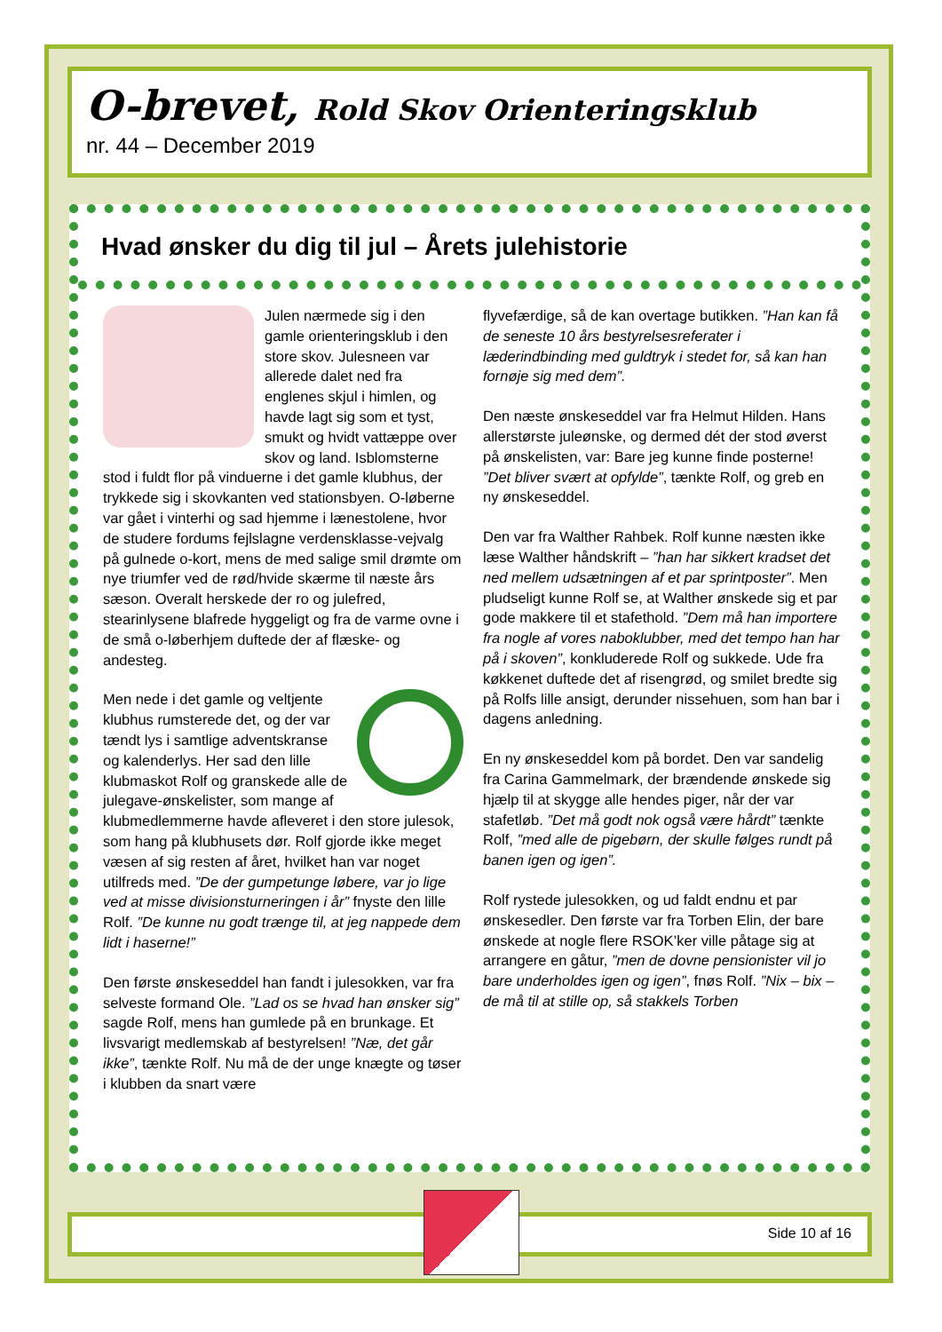O-brevet, Rold Skov Orienteringsklub
nr. 44 – December 2019
Hvad ønsker du dig til jul – Årets julehistorie
Julen nærmede sig i den gamle orienteringsklub i den store skov. Julesneen var allerede dalet ned fra englenes skjul i himlen, og havde lagt sig som et tyst, smukt og hvidt vattæppe over skov og land. Isblomsterne stod i fuldt flor på vinduerne i det gamle klubhus, der trykkede sig i skovkanten ved stationsbyen. O-løberne var gået i vinterhi og sad hjemme i lænestolene, hvor de studere fordums fejlslagne verdensklasse-vejvalg på gulnede o-kort, mens de med salige smil drømte om nye triumfer ved de rød/hvide skærme til næste års sæson. Overalt herskede der ro og julefred, stearinlysene blafrede hyggeligt og fra de varme ovne i de små o-løberhjem duftede der af flæske- og andesteg.
Men nede i det gamle og veltjente klubhus rumsterede det, og der var tændt lys i samtlige adventskranse og kalenderlys. Her sad den lille klubmaskot Rolf og granskede alle de julegave-ønskelister, som mange af klubmedlemmerne havde afleveret i den store julesok, som hang på klubhusets dør. Rolf gjorde ikke meget væsen af sig resten af året, hvilket han var noget utilfreds med. ”De der gumpetunge løbere, var jo lige ved at misse divisionsturneringen i år” fnyste den lille Rolf. ”De kunne nu godt trænge til, at jeg nappede dem lidt i haserne!”
Den første ønskeseddel han fandt i julesokken, var fra selveste formand Ole. ”Lad os se hvad han ønsker sig” sagde Rolf, mens han gumlede på en brunkage. Et livsvarigt medlemskab af bestyrelsen! ”Næ, det går ikke”, tænkte Rolf. Nu må de der unge knægte og tøser i klubben da snart være
flyvefærdige, så de kan overtage butikken. ”Han kan få de seneste 10 års bestyrelsesreferater i læderindbinding med guldtryk i stedet for, så kan han fornøje sig med dem”.
Den næste ønskeseddel var fra Helmut Hilden. Hans allerstørste juleønske, og dermed dét der stod øverst på ønskelisten, var: Bare jeg kunne finde posterne! ”Det bliver svært at opfylde”, tænkte Rolf, og greb en ny ønskeseddel.
Den var fra Walther Rahbek. Rolf kunne næsten ikke læse Walther håndskrift – ”han har sikkert kradset det ned mellem udsætningen af et par sprintposter”. Men pludseligt kunne Rolf se, at Walther ønskede sig et par gode makkere til et stafethold. ”Dem må han importere fra nogle af vores naboklubber, med det tempo han har på i skoven”, konkluderede Rolf og sukkede. Ude fra køkkenet duftede det af risengrød, og smilet bredte sig på Rolfs lille ansigt, derunder nissehuen, som han bar i dagens anledning.
En ny ønskeseddel kom på bordet. Den var sandelig fra Carina Gammelmark, der brændende ønskede sig hjælp til at skygge alle hendes piger, når der var stafetløb. ”Det må godt nok også være hårdt” tænkte Rolf, ”med alle de pigebørn, der skulle følges rundt på banen igen og igen”.
Rolf rystede julesokken, og ud faldt endnu et par ønskesedler. Den første var fra Torben Elin, der bare ønskede at nogle flere RSOK’ker ville påtage sig at arrangere en gåtur, ”men de dovne pensionister vil jo bare underholdes igen og igen”, fnøs Rolf. ”Nix – bix – de må til at stille op, så stakkels Torben
Side 10 af 16